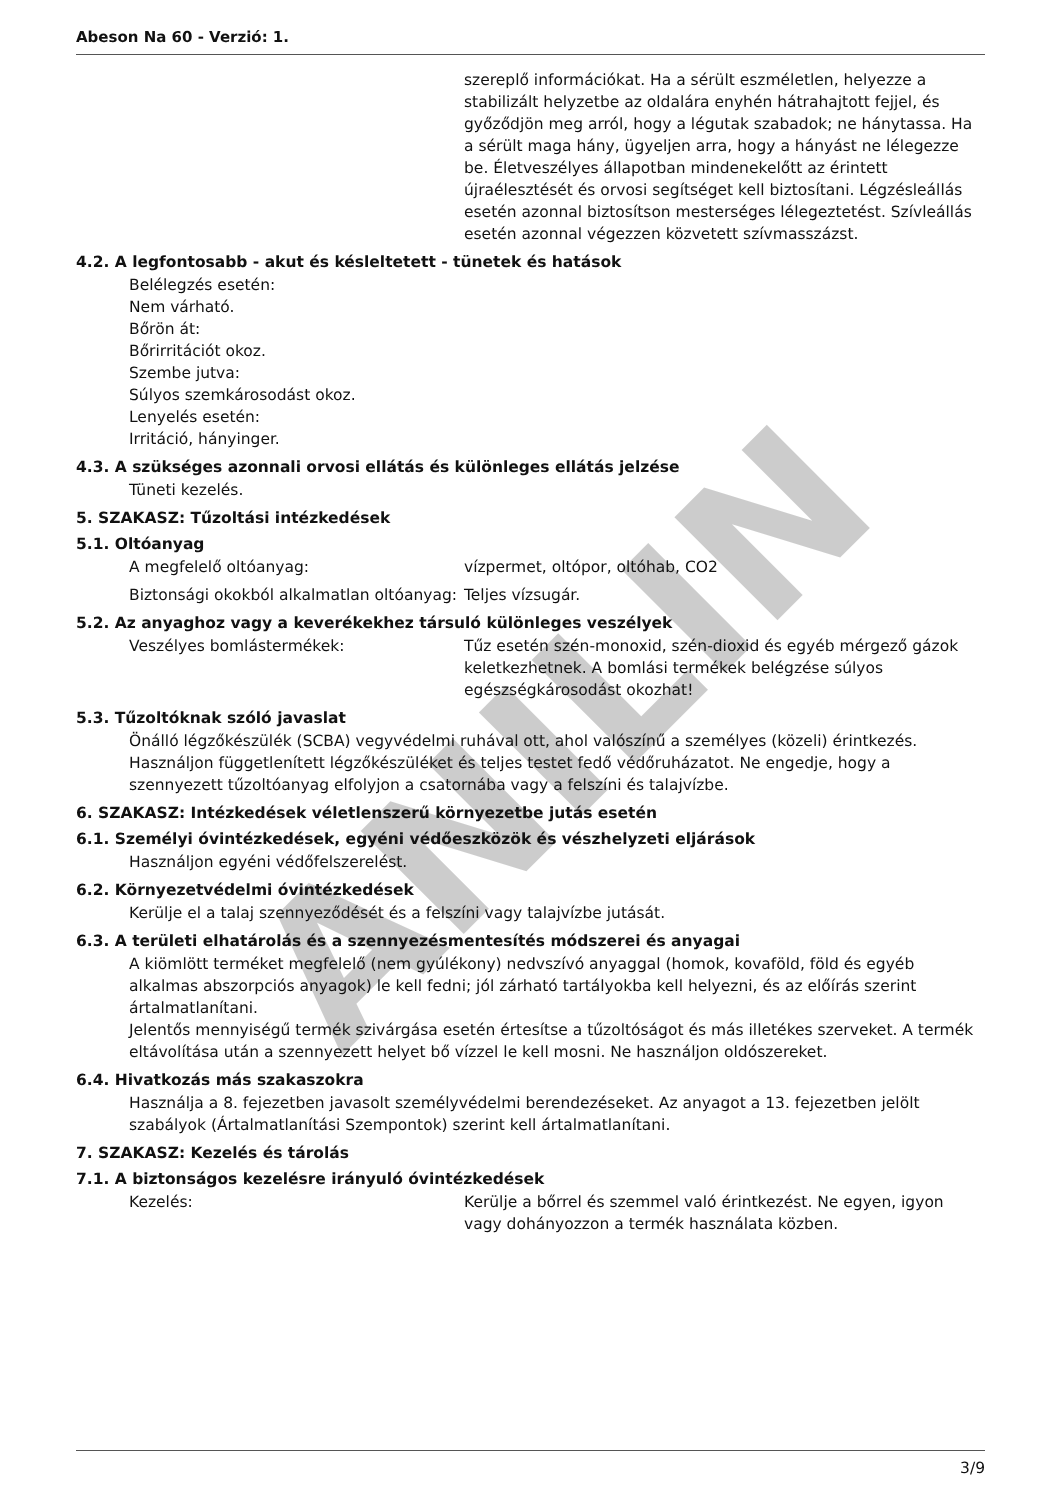ANILIN
Abeson Na 60 - Verzió: 1.
szereplő információkat. Ha a sérült eszméletlen, helyezze a stabilizált helyzetbe az oldalára enyhén hátrahajtott fejjel, és győződjön meg arról, hogy a légutak szabadok; ne hánytassa. Ha a sérült maga hány, ügyeljen arra, hogy a hányást ne lélegezze be. Életveszélyes állapotban mindenekelőtt az érintett újraélesztését és orvosi segítséget kell biztosítani. Légzésleállás esetén azonnal biztosítson mesterséges lélegeztetést. Szívleállás esetén azonnal végezzen közvetett szívmasszázst.
4.2. A legfontosabb - akut és késleltetett - tünetek és hatások
Belélegzés esetén:
Nem várható.
Bőrön át:
Bőrirritációt okoz.
Szembe jutva:
Súlyos szemkárosodást okoz.
Lenyelés esetén:
Irritáció, hányinger.
4.3. A szükséges azonnali orvosi ellátás és különleges ellátás jelzése
Tüneti kezelés.
5. SZAKASZ: Tűzoltási intézkedések
5.1. Oltóanyag
A megfelelő oltóanyag: vízpermet, oltópor, oltóhab, CO2
Biztonsági okokból alkalmatlan oltóanyag:
Teljes vízsugár.
5.2. Az anyaghoz vagy a keverékekhez társuló különleges veszélyek
Veszélyes bomlástermékek: Tűz esetén szén-monoxid, szén-dioxid és egyéb mérgező gázok keletkezhetnek. A bomlási termékek belégzése súlyos egészségkárosodást okozhat!
5.3. Tűzoltóknak szóló javaslat
Önálló légzőkészülék (SCBA) vegyvédelmi ruhával ott, ahol valószínű a személyes (közeli) érintkezés. Használjon függetlenített légzőkészüléket és teljes testet fedő védőruházatot. Ne engedje, hogy a szennyezett tűzoltóanyag elfolyjon a csatornába vagy a felszíni és talajvízbe.
6. SZAKASZ: Intézkedések véletlenszerű környezetbe jutás esetén
6.1. Személyi óvintézkedések, egyéni védőeszközök és vészhelyzeti eljárások
Használjon egyéni védőfelszerelést.
6.2. Környezetvédelmi óvintézkedések
Kerülje el a talaj szennyeződését és a felszíni vagy talajvízbe jutását.
6.3. A területi elhatárolás és a szennyezésmentesítés módszerei és anyagai
A kiömlött terméket megfelelő (nem gyúlékony) nedvszívó anyaggal (homok, kovaföld, föld és egyéb alkalmas abszorpciós anyagok) le kell fedni; jól zárható tartályokba kell helyezni, és az előírás szerint ártalmatlanítani.
Jelentős mennyiségű termék szivárgása esetén értesítse a tűzoltóságot és más illetékes szerveket. A termék eltávolítása után a szennyezett helyet bő vízzel le kell mosni. Ne használjon oldószereket.
6.4. Hivatkozás más szakaszokra
Használja a 8. fejezetben javasolt személyvédelmi berendezéseket. Az anyagot a 13. fejezetben jelölt szabályok (Ártalmatlanítási Szempontok) szerint kell ártalmatlanítani.
7. SZAKASZ: Kezelés és tárolás
7.1. A biztonságos kezelésre irányuló óvintézkedések
Kezelés: Kerülje a bőrrel és szemmel való érintkezést. Ne egyen, igyon vagy dohányozzon a termék használata közben.
3/9